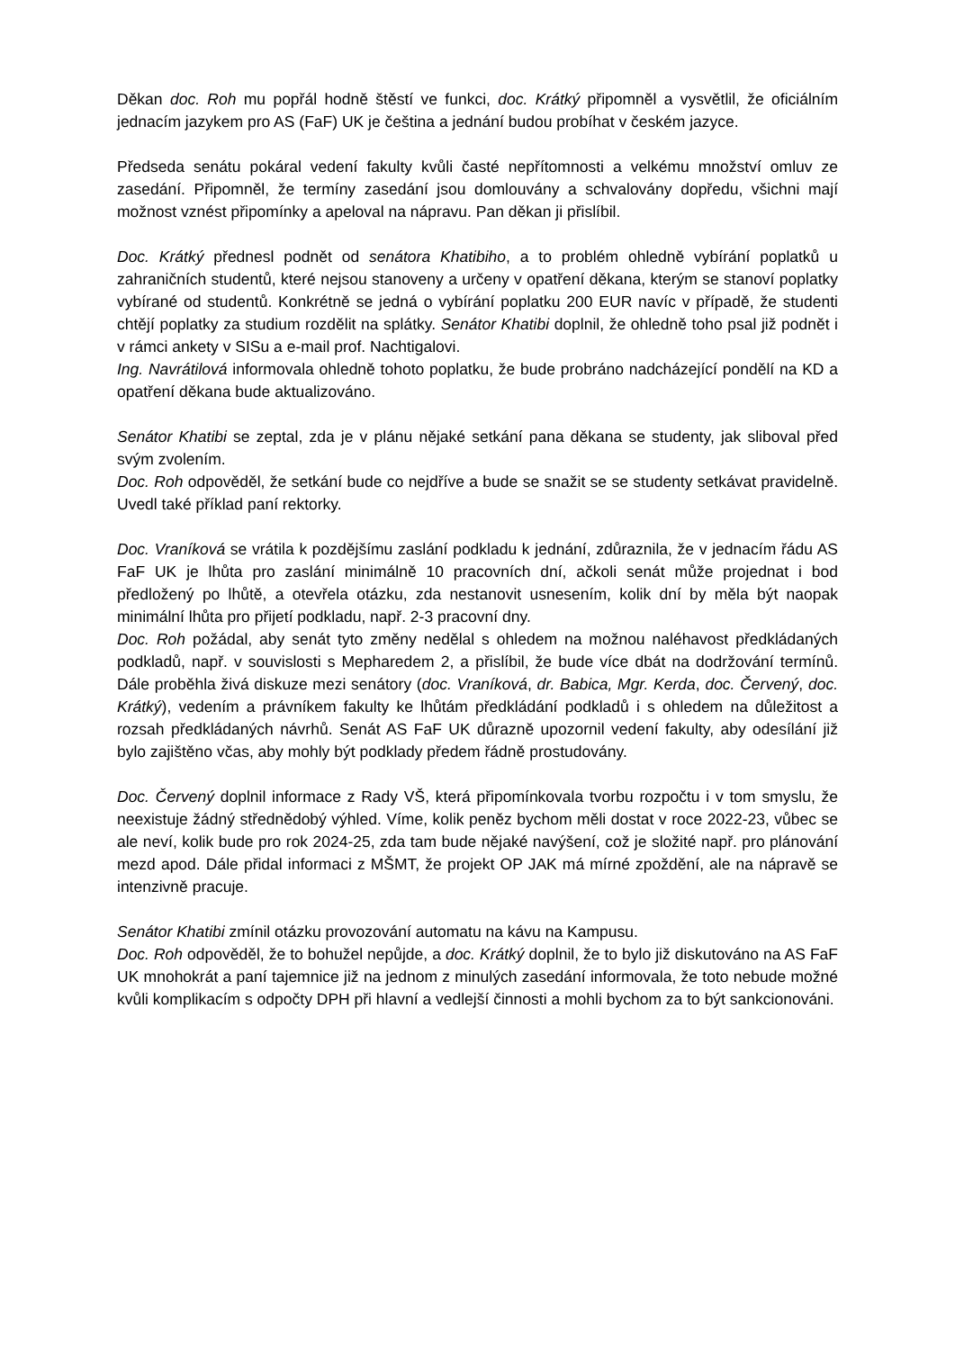Děkan doc. Roh mu popřál hodně štěstí ve funkci, doc. Krátký připomněl a vysvětlil, že oficiálním jednacím jazykem pro AS (FaF) UK je čeština a jednání budou probíhat v českém jazyce.
Předseda senátu pokáral vedení fakulty kvůli časté nepřítomnosti a velkému množství omluv ze zasedání. Připomněl, že termíny zasedání jsou domlouvány a schvalovány dopředu, všichni mají možnost vznést připomínky a apeloval na nápravu. Pan děkan ji přislíbil.
Doc. Krátký přednesl podnět od senátora Khatibiho, a to problém ohledně vybírání poplatků u zahraničních studentů, které nejsou stanoveny a určeny v opatření děkana, kterým se stanoví poplatky vybírané od studentů. Konkrétně se jedná o vybírání poplatku 200 EUR navíc v případě, že studenti chtějí poplatky za studium rozdělit na splátky. Senátor Khatibi doplnil, že ohledně toho psal již podnět i v rámci ankety v SISu a e-mail prof. Nachtigalovi.
Ing. Navrátilová informovala ohledně tohoto poplatku, že bude probráno nadcházející pondělí na KD a opatření děkana bude aktualizováno.
Senátor Khatibi se zeptal, zda je v plánu nějaké setkání pana děkana se studenty, jak sliboval před svým zvolením.
Doc. Roh odpověděl, že setkání bude co nejdříve a bude se snažit se se studenty setkávat pravidelně. Uvedl také příklad paní rektorky.
Doc. Vraníková se vrátila k pozdějšímu zaslání podkladu k jednání, zdůraznila, že v jednacím řádu AS FaF UK je lhůta pro zaslání minimálně 10 pracovních dní, ačkoli senát může projednat i bod předložený po lhůtě, a otevřela otázku, zda nestanovit usnesením, kolik dní by měla být naopak minimální lhůta pro přijetí podkladu, např. 2-3 pracovní dny.
Doc. Roh požádal, aby senát tyto změny nedělal s ohledem na možnou naléhavost předkládaných podkladů, např. v souvislosti s Mepharedem 2, a přislíbil, že bude více dbát na dodržování termínů. Dále proběhla živá diskuze mezi senátory (doc. Vraníková, dr. Babica, Mgr. Kerda, doc. Červený, doc. Krátký), vedením a právníkem fakulty ke lhůtám předkládání podkladů i s ohledem na důležitost a rozsah předkládaných návrhů. Senát AS FaF UK důrazně upozornil vedení fakulty, aby odesílání již bylo zajištěno včas, aby mohly být podklady předem řádně prostudovány.
Doc. Červený doplnil informace z Rady VŠ, která připomínkovala tvorbu rozpočtu i v tom smyslu, že neexistuje žádný střednědobý výhled. Víme, kolik peněz bychom měli dostat v roce 2022-23, vůbec se ale neví, kolik bude pro rok 2024-25, zda tam bude nějaké navýšení, což je složité např. pro plánování mezd apod. Dále přidal informaci z MŠMT, že projekt OP JAK má mírné zpoždění, ale na nápravě se intenzivně pracuje.
Senátor Khatibi zmínil otázku provozování automatu na kávu na Kampusu.
Doc. Roh odpověděl, že to bohužel nepůjde, a doc. Krátký doplnil, že to bylo již diskutováno na AS FaF UK mnohokrát a paní tajemnice již na jednom z minulých zasedání informovala, že toto nebude možné kvůli komplikacím s odpočty DPH při hlavní a vedlejší činnosti a mohli bychom za to být sankcionováni.